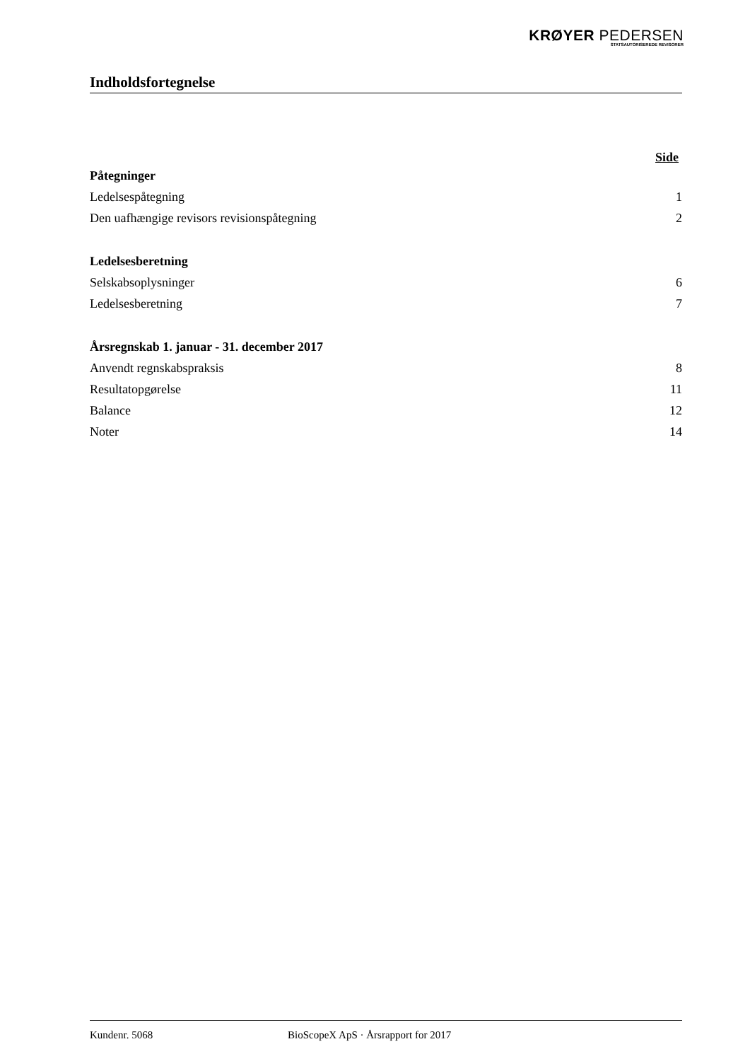KRØYER PEDERSEN
STATSAUTORISEREDE REVISORER
Indholdsfortegnelse
Side
Påtegninger
Ledelsespåtegning 1
Den uafhængige revisors revisionspåtegning 2
Ledelsesberetning
Selskabsoplysninger 6
Ledelsesberetning 7
Årsregnskab 1. januar - 31. december 2017
Anvendt regnskabspraksis 8
Resultatopgørelse 11
Balance 12
Noter 14
Kundenr. 5068 BioScopeX ApS · Årsrapport for 2017